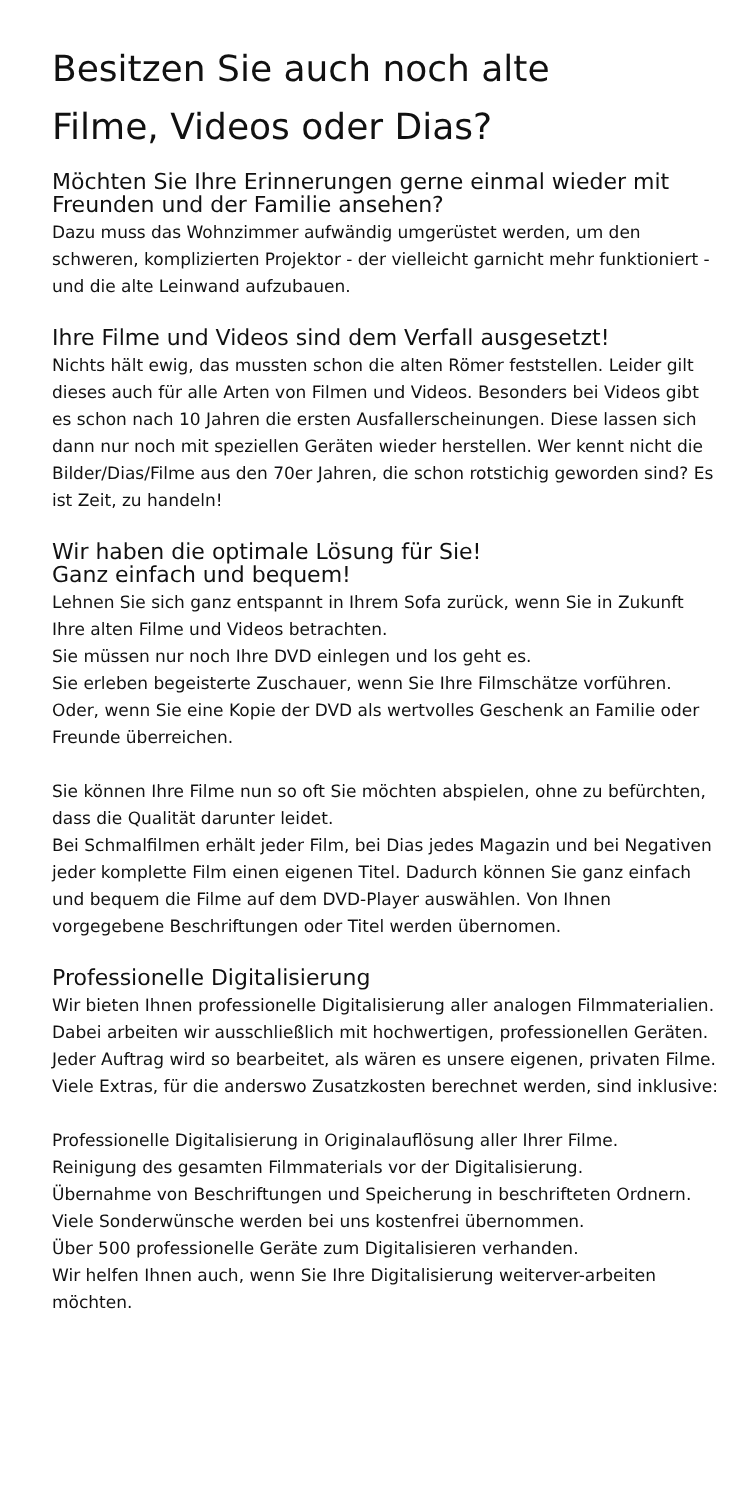Besitzen Sie auch noch alte
Filme, Videos oder Dias?
Möchten Sie Ihre Erinnerungen gerne einmal wieder mit Freunden und der Familie ansehen?
Dazu muss das Wohnzimmer aufwändig umgerüstet werden, um den schweren, komplizierten Projektor - der vielleicht garnicht mehr funktioniert - und die alte Leinwand aufzubauen.
Ihre Filme und Videos sind dem Verfall ausgesetzt!
Nichts hält ewig, das mussten schon die alten Römer feststellen. Leider gilt dieses auch für alle Arten von Filmen und Videos. Besonders bei Videos gibt es schon nach 10 Jahren die ersten Ausfallerscheinungen. Diese lassen sich dann nur noch mit speziellen Geräten wieder herstellen. Wer kennt nicht die Bilder/Dias/Filme aus den 70er Jahren, die schon rotstichig geworden sind? Es ist Zeit, zu handeln!
Wir haben die optimale Lösung für Sie!
Ganz einfach und bequem!
Lehnen Sie sich ganz entspannt in Ihrem Sofa zurück, wenn Sie in Zukunft Ihre alten Filme und Videos betrachten.
Sie müssen nur noch Ihre DVD einlegen und los geht es.
Sie erleben begeisterte Zuschauer, wenn Sie Ihre Filmschätze vorführen. Oder, wenn Sie eine Kopie der DVD als wertvolles Geschenk an Familie oder Freunde überreichen.
Sie können Ihre Filme nun so oft Sie möchten abspielen, ohne zu befürchten, dass die Qualität darunter leidet.
Bei Schmalfilmen erhält jeder Film, bei Dias jedes Magazin und bei Negativen jeder komplette Film einen eigenen Titel. Dadurch können Sie ganz einfach und bequem die Filme auf dem DVD-Player auswählen. Von Ihnen vorgegebene Beschriftungen oder Titel werden übernomen.
Professionelle Digitalisierung
Wir bieten Ihnen professionelle Digitalisierung aller analogen Filmmaterialien. Dabei arbeiten wir ausschließlich mit hochwertigen, professionellen Geräten. Jeder Auftrag wird so bearbeitet, als wären es unsere eigenen, privaten Filme. Viele Extras, für die anderswo Zusatzkosten berechnet werden, sind inklusive:
Professionelle Digitalisierung in Originalauflösung aller Ihrer Filme.
Reinigung des gesamten Filmmaterials vor der Digitalisierung.
Übernahme von Beschriftungen und Speicherung in beschrifteten Ordnern.
Viele Sonderwünsche werden bei uns kostenfrei übernommen.
Über 500 professionelle Geräte zum Digitalisieren verhanden.
Wir helfen Ihnen auch, wenn Sie Ihre Digitalisierung weiterver-arbeiten möchten.